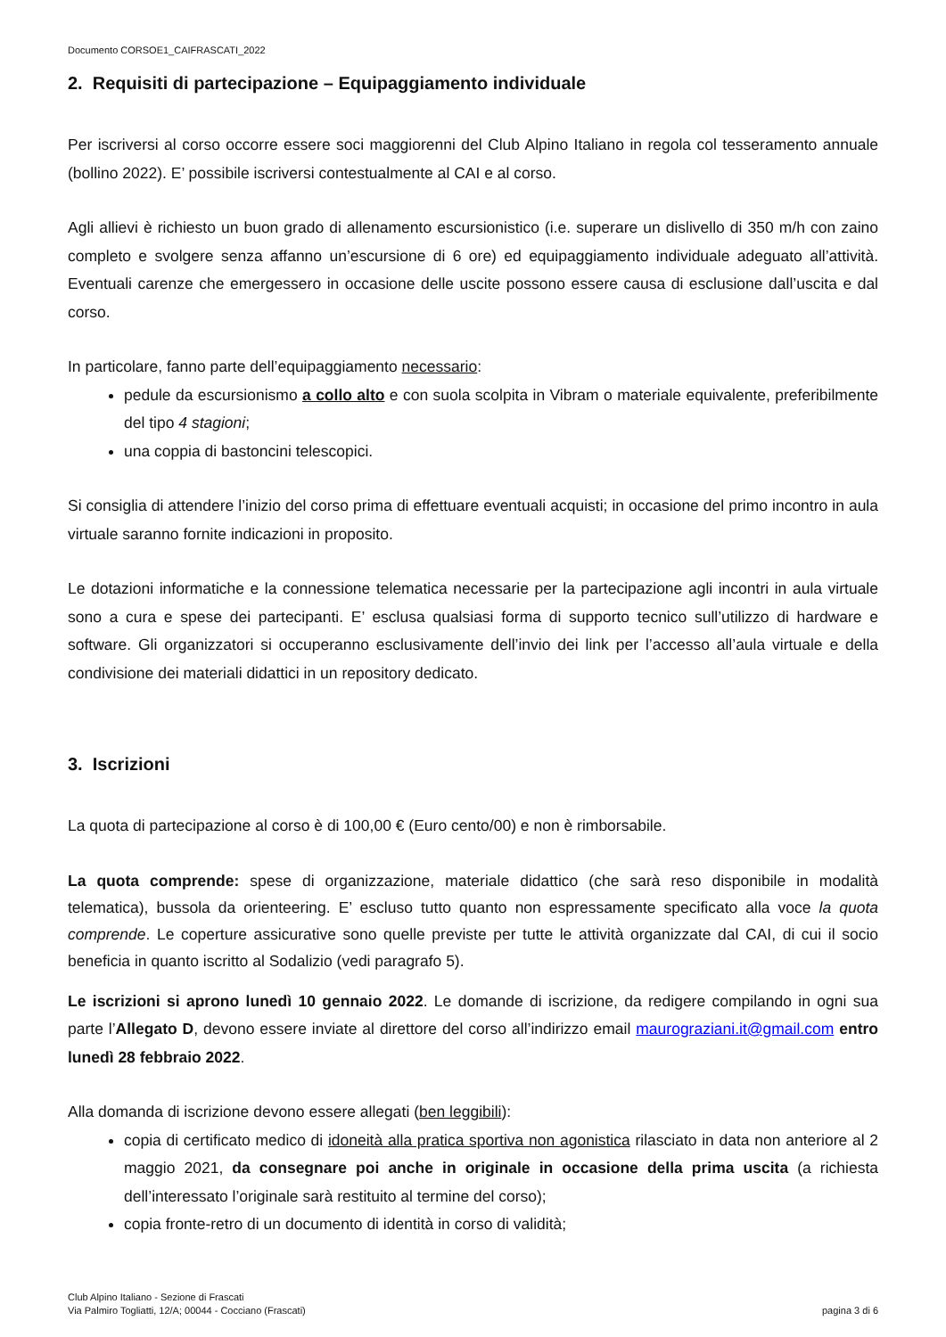Documento CORSOE1_CAIFRASCATI_2022
2. Requisiti di partecipazione – Equipaggiamento individuale
Per iscriversi al corso occorre essere soci maggiorenni del Club Alpino Italiano in regola col tesseramento annuale (bollino 2022). E’ possibile iscriversi contestualmente al CAI e al corso.
Agli allievi è richiesto un buon grado di allenamento escursionistico (i.e. superare un dislivello di 350 m/h con zaino completo e svolgere senza affanno un’escursione di 6 ore) ed equipaggiamento individuale adeguato all’attività. Eventuali carenze che emergessero in occasione delle uscite possono essere causa di esclusione dall’uscita e dal corso.
In particolare, fanno parte dell’equipaggiamento necessario:
pedule da escursionismo a collo alto e con suola scolpita in Vibram o materiale equivalente, preferibilmente del tipo 4 stagioni;
una coppia di bastoncini telescopici.
Si consiglia di attendere l’inizio del corso prima di effettuare eventuali acquisti; in occasione del primo incontro in aula virtuale saranno fornite indicazioni in proposito.
Le dotazioni informatiche e la connessione telematica necessarie per la partecipazione agli incontri in aula virtuale sono a cura e spese dei partecipanti. E’ esclusa qualsiasi forma di supporto tecnico sull’utilizzo di hardware e software. Gli organizzatori si occuperanno esclusivamente dell’invio dei link per l’accesso all’aula virtuale e della condivisione dei materiali didattici in un repository dedicato.
3. Iscrizioni
La quota di partecipazione al corso è di 100,00 € (Euro cento/00) e non è rimborsabile.
La quota comprende: spese di organizzazione, materiale didattico (che sarà reso disponibile in modalità telematica), bussola da orienteering. E’ escluso tutto quanto non espressamente specificato alla voce la quota comprende. Le coperture assicurative sono quelle previste per tutte le attività organizzate dal CAI, di cui il socio beneficia in quanto iscritto al Sodalizio (vedi paragrafo 5).
Le iscrizioni si aprono lunedì 10 gennaio 2022. Le domande di iscrizione, da redigere compilando in ogni sua parte l’Allegato D, devono essere inviate al direttore del corso all’indirizzo email maurograziani.it@gmail.com entro lunedì 28 febbraio 2022.
Alla domanda di iscrizione devono essere allegati (ben leggibili):
copia di certificato medico di idoneità alla pratica sportiva non agonistica rilasciato in data non anteriore al 2 maggio 2021, da consegnare poi anche in originale in occasione della prima uscita (a richiesta dell’interessato l’originale sarà restituito al termine del corso);
copia fronte-retro di un documento di identità in corso di validità;
Club Alpino Italiano - Sezione di Frascati
Via Palmiro Togliatti, 12/A; 00044 - Cocciano (Frascati)
pagina 3 di 6